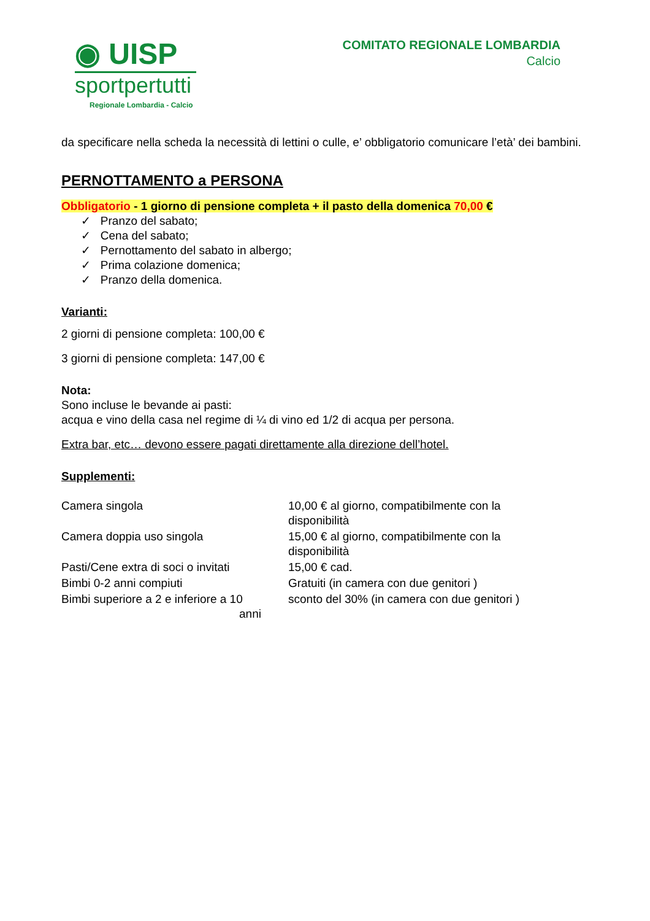◉ UISP
sportpertutti
Regionale Lombardia - Calcio
COMITATO REGIONALE LOMBARDIA
Calcio
da specificare nella scheda la necessità di lettini o culle, e’ obbligatorio comunicare l’età’ dei bambini.
PERNOTTAMENTO a PERSONA
Obbligatorio - 1 giorno di pensione completa + il pasto della domenica 70,00 €
✓ Pranzo del sabato;
✓ Cena del sabato;
✓ Pernottamento del sabato in albergo;
✓ Prima colazione domenica;
✓ Pranzo della domenica.
Varianti:
2 giorni di pensione completa: 100,00 €
3 giorni di pensione completa: 147,00 €
Nota:
Sono incluse le bevande ai pasti:
acqua e vino della casa nel regime di ¼ di vino ed 1/2 di acqua per persona.
Extra bar, etc… devono essere pagati direttamente alla direzione dell’hotel.
Supplementi:
| Camera singola | 10,00 € al giorno, compatibilmente con la disponibilità |
| Camera doppia uso singola | 15,00 € al giorno, compatibilmente con la disponibilità |
| Pasti/Cene extra di soci o invitati | 15,00 € cad. |
| Bimbi 0-2 anni compiuti | Gratuiti (in camera con due genitori ) |
| Bimbi superiore a 2 e inferiore a 10 anni | sconto del 30% (in camera con due genitori ) |